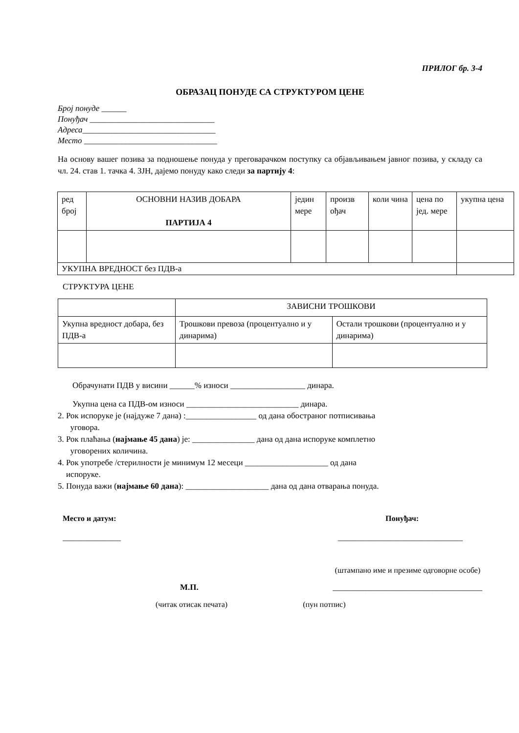ПРИЛОГ бр. 3-4
ОБРАЗАЦ ПОНУДЕ СА СТРУКТУРОМ ЦЕНЕ
Број понуде ______
Понуђач ______________________________
Адреса________________________________
Место ________________________________
На основу вашег позива за подношење понуда у преговарачком поступку са објављивањем јавног позива, у складу са чл. 24. став 1. тачка 4. ЗЈН, дајемо понуду како следи за партију 4:
| ред број | ОСНОВНИ НАЗИВ ДОБАРА ПАРТИЈА 4 | једин мере | произв ођач | коли чина | цена по јед. мере | укупна цена |
| УКУПНА ВРЕДНОСТ без ПДВ-а | | | | | | |
СТРУКТУРА ЦЕНЕ
| | ЗАВИСНИ ТРОШКОВИ | |
| Укупна вредност добара, без ПДВ-а | Трошкови превоза (процентуално и у динарима) | Остали трошкови (процентуално и у динарима) |
Обрачунати ПДВ у висини ______% износи __________________ динара.
Укупна цена са ПДВ-ом износи ___________________________ динара.
2. Рок испоруке је (најдуже 7 дана) :_________________ од дана обостраног потписивања
уговора.
3. Рок плаћања (најмање 45 дана) је: _______________ дана од дана испоруке комплетно
уговорених количина.
4. Рок употребе /стерилности је минимум 12 месеци ____________________ од дана
испоруке.
5. Понуда важи (најмање 60 дана): ____________________ дана од дана отварања понуда.
Место и датум: Понуђач:
______________ ______________________________
(штампано име и презиме одговорне особе)
М.П. ____________________________________
(читак отисак печата) (пун потпис)